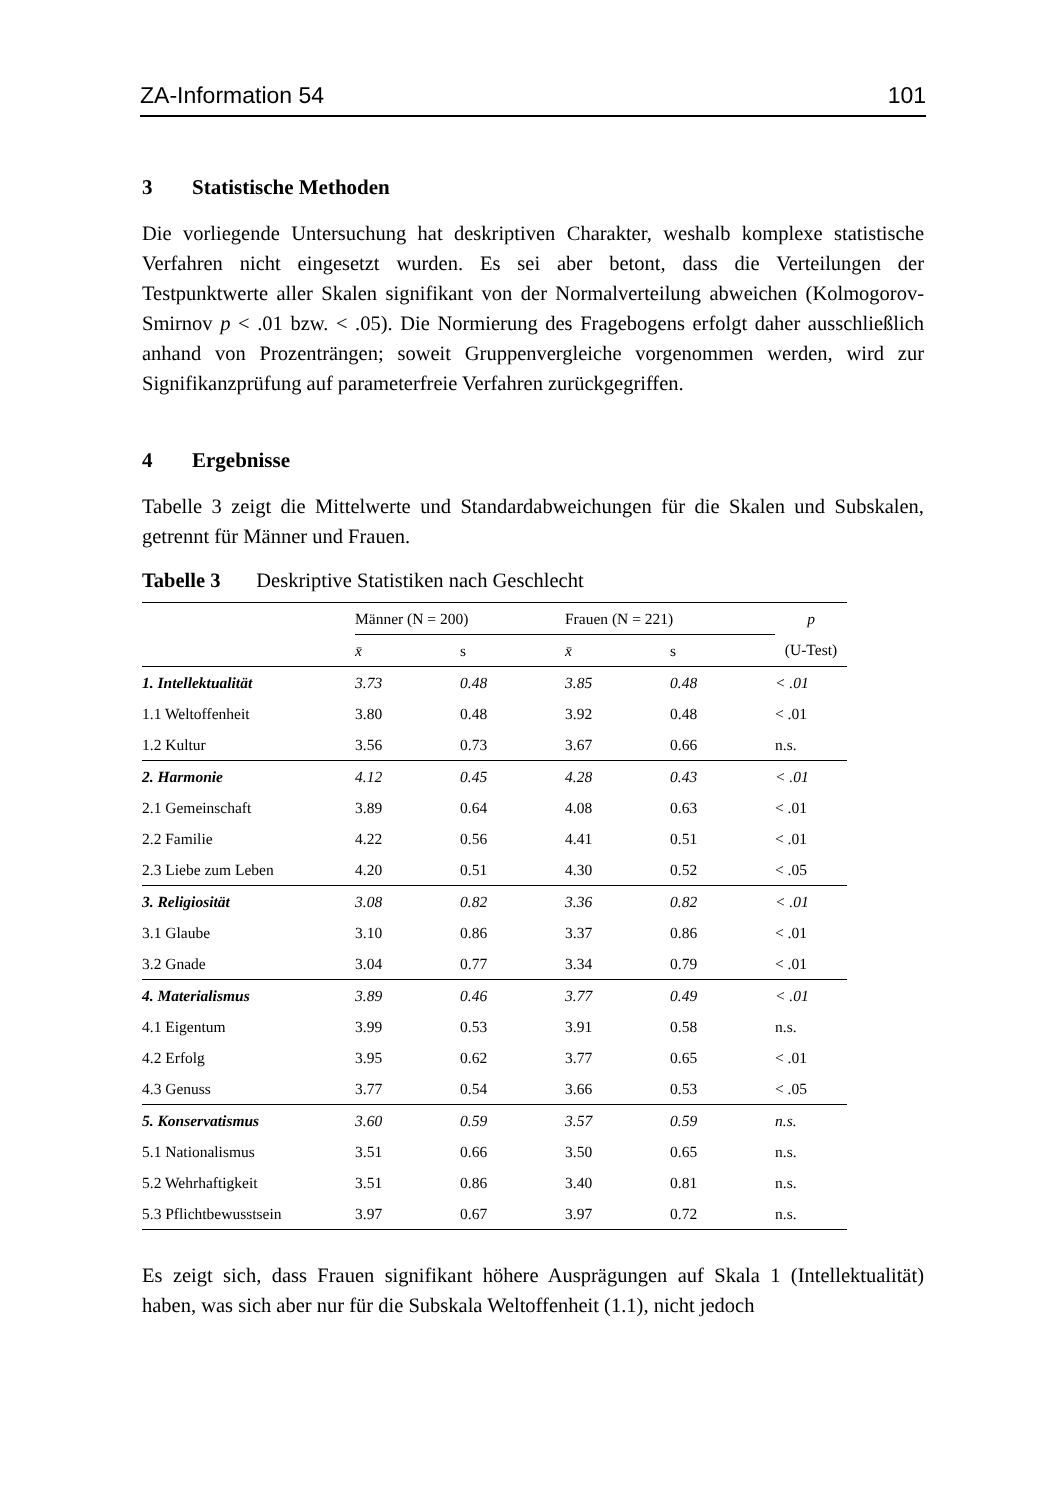ZA-Information 54 101
3 Statistische Methoden
Die vorliegende Untersuchung hat deskriptiven Charakter, weshalb komplexe statistische Verfahren nicht eingesetzt wurden. Es sei aber betont, dass die Verteilungen der Testpunktwerte aller Skalen signifikant von der Normalverteilung abweichen (Kolmogorov-Smirnov p < .01 bzw. < .05). Die Normierung des Fragebogens erfolgt daher ausschließlich anhand von Prozenträngen; soweit Gruppenvergleiche vorgenommen werden, wird zur Signifikanzprüfung auf parameterfreie Verfahren zurückgegriffen.
4 Ergebnisse
Tabelle 3 zeigt die Mittelwerte und Standardabweichungen für die Skalen und Subskalen, getrennt für Männer und Frauen.
Tabelle 3 Deskriptive Statistiken nach Geschlecht
| | Männer (N = 200) | | Frauen (N = 221) | | p |
| --- | --- | --- | --- | --- | --- |
| | x̄ | s | x̄ | s | (U-Test) |
| 1. Intellektualität | 3.73 | 0.48 | 3.85 | 0.48 | < .01 |
| 1.1 Weltoffenheit | 3.80 | 0.48 | 3.92 | 0.48 | < .01 |
| 1.2 Kultur | 3.56 | 0.73 | 3.67 | 0.66 | n.s. |
| 2. Harmonie | 4.12 | 0.45 | 4.28 | 0.43 | < .01 |
| 2.1 Gemeinschaft | 3.89 | 0.64 | 4.08 | 0.63 | < .01 |
| 2.2 Familie | 4.22 | 0.56 | 4.41 | 0.51 | < .01 |
| 2.3 Liebe zum Leben | 4.20 | 0.51 | 4.30 | 0.52 | < .05 |
| 3. Religiosität | 3.08 | 0.82 | 3.36 | 0.82 | < .01 |
| 3.1 Glaube | 3.10 | 0.86 | 3.37 | 0.86 | < .01 |
| 3.2 Gnade | 3.04 | 0.77 | 3.34 | 0.79 | < .01 |
| 4. Materialismus | 3.89 | 0.46 | 3.77 | 0.49 | < .01 |
| 4.1 Eigentum | 3.99 | 0.53 | 3.91 | 0.58 | n.s. |
| 4.2 Erfolg | 3.95 | 0.62 | 3.77 | 0.65 | < .01 |
| 4.3 Genuss | 3.77 | 0.54 | 3.66 | 0.53 | < .05 |
| 5. Konservatismus | 3.60 | 0.59 | 3.57 | 0.59 | n.s. |
| 5.1 Nationalismus | 3.51 | 0.66 | 3.50 | 0.65 | n.s. |
| 5.2 Wehrhaftigkeit | 3.51 | 0.86 | 3.40 | 0.81 | n.s. |
| 5.3 Pflichtbewusstsein | 3.97 | 0.67 | 3.97 | 0.72 | n.s. |
Es zeigt sich, dass Frauen signifikant höhere Ausprägungen auf Skala 1 (Intellektualität) haben, was sich aber nur für die Subskala Weltoffenheit (1.1), nicht jedoch